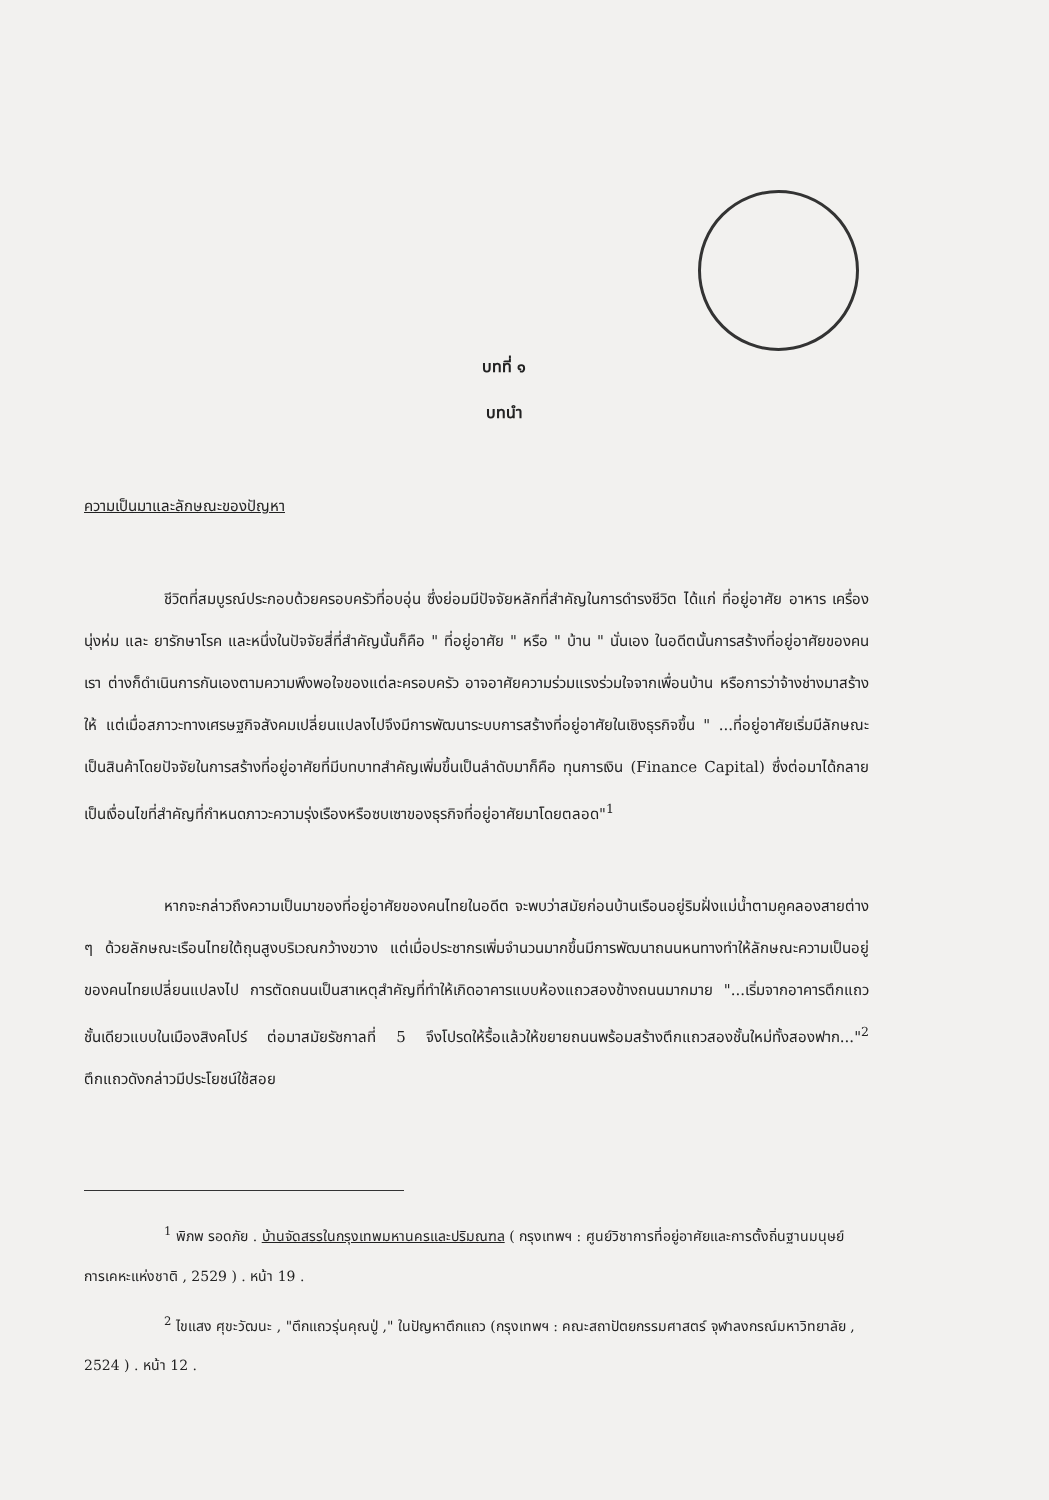บทที่ ๑
บทนำ
ความเป็นมาและลักษณะของปัญหา
ชีวิตที่สมบูรณ์ประกอบด้วยครอบครัวที่อบอุ่น ซึ่งย่อมมีปัจจัยหลักที่สำคัญในการดำรงชีวิต ได้แก่ ที่อยู่อาศัย อาหาร เครื่องนุ่งห่ม และ ยารักษาโรค และหนึ่งในปัจจัยสี่ที่สำคัญนั้นก็คือ " ที่อยู่อาศัย " หรือ " บ้าน " นั่นเอง ในอดีตนั้นการสร้างที่อยู่อาศัยของคนเรา ต่างก็ดำเนินการกันเองตามความพึงพอใจของแต่ละครอบครัว อาจอาศัยความร่วมแรงร่วมใจจากเพื่อนบ้าน หรือการว่าจ้างช่างมาสร้างให้ แต่เมื่อสภาวะทางเศรษฐกิจสังคมเปลี่ยนแปลงไปจึงมีการพัฒนาระบบการสร้างที่อยู่อาศัยในเชิงธุรกิจขึ้น " ...ที่อยู่อาศัยเริ่มมีลักษณะเป็นสินค้าโดยปัจจัยในการสร้างที่อยู่อาศัยที่มีบทบาทสำคัญเพิ่มขึ้นเป็นลำดับมาก็คือ ทุนการเงิน (Finance Capital) ซึ่งต่อมาได้กลายเป็นเงื่อนไขที่สำคัญที่กำหนดภาวะความรุ่งเรืองหรือซบเซาของธุรกิจที่อยู่อาศัยมาโดยตลอด"<sup>1</sup>
หากจะกล่าวถึงความเป็นมาของที่อยู่อาศัยของคนไทยในอดีต จะพบว่าสมัยก่อนบ้านเรือนอยู่ริมฝั่งแม่น้ำตามคูคลองสายต่าง ๆ ด้วยลักษณะเรือนไทยใต้ถุนสูงบริเวณกว้างขวาง แต่เมื่อประชากรเพิ่มจำนวนมากขึ้นมีการพัฒนาถนนหนทางทำให้ลักษณะความเป็นอยู่ของคนไทยเปลี่ยนแปลงไป การตัดถนนเป็นสาเหตุสำคัญที่ทำให้เกิดอาคารแบบห้องแถวสองข้างถนนมากมาย "...เริ่มจากอาคารตึกแถวชั้นเดียวแบบในเมืองสิงคโปร์ ต่อมาสมัยรัชกาลที่ 5 จึงโปรดให้รื้อแล้วให้ขยายถนนพร้อมสร้างตึกแถวสองชั้นใหม่ทั้งสองฟาก..."<sup>2</sup> ตึกแถวดังกล่าวมีประโยชน์ใช้สอย
<sup>1</sup> พิภพ รอดภัย . บ้านจัดสรรในกรุงเทพมหานครและปริมณฑล ( กรุงเทพฯ : ศูนย์วิชาการที่อยู่อาศัยและการตั้งถิ่นฐานมนุษย์ การเคหะแห่งชาติ , 2529 ) . หน้า 19 .
<sup>2</sup> ไขแสง ศุขะวัฒนะ , "ตึกแถวรุ่นคุณปู่ ," ในปัญหาตึกแถว (กรุงเทพฯ : คณะสถาปัตยกรรมศาสตร์ จุฬาลงกรณ์มหาวิทยาลัย , 2524 ) . หน้า 12 .